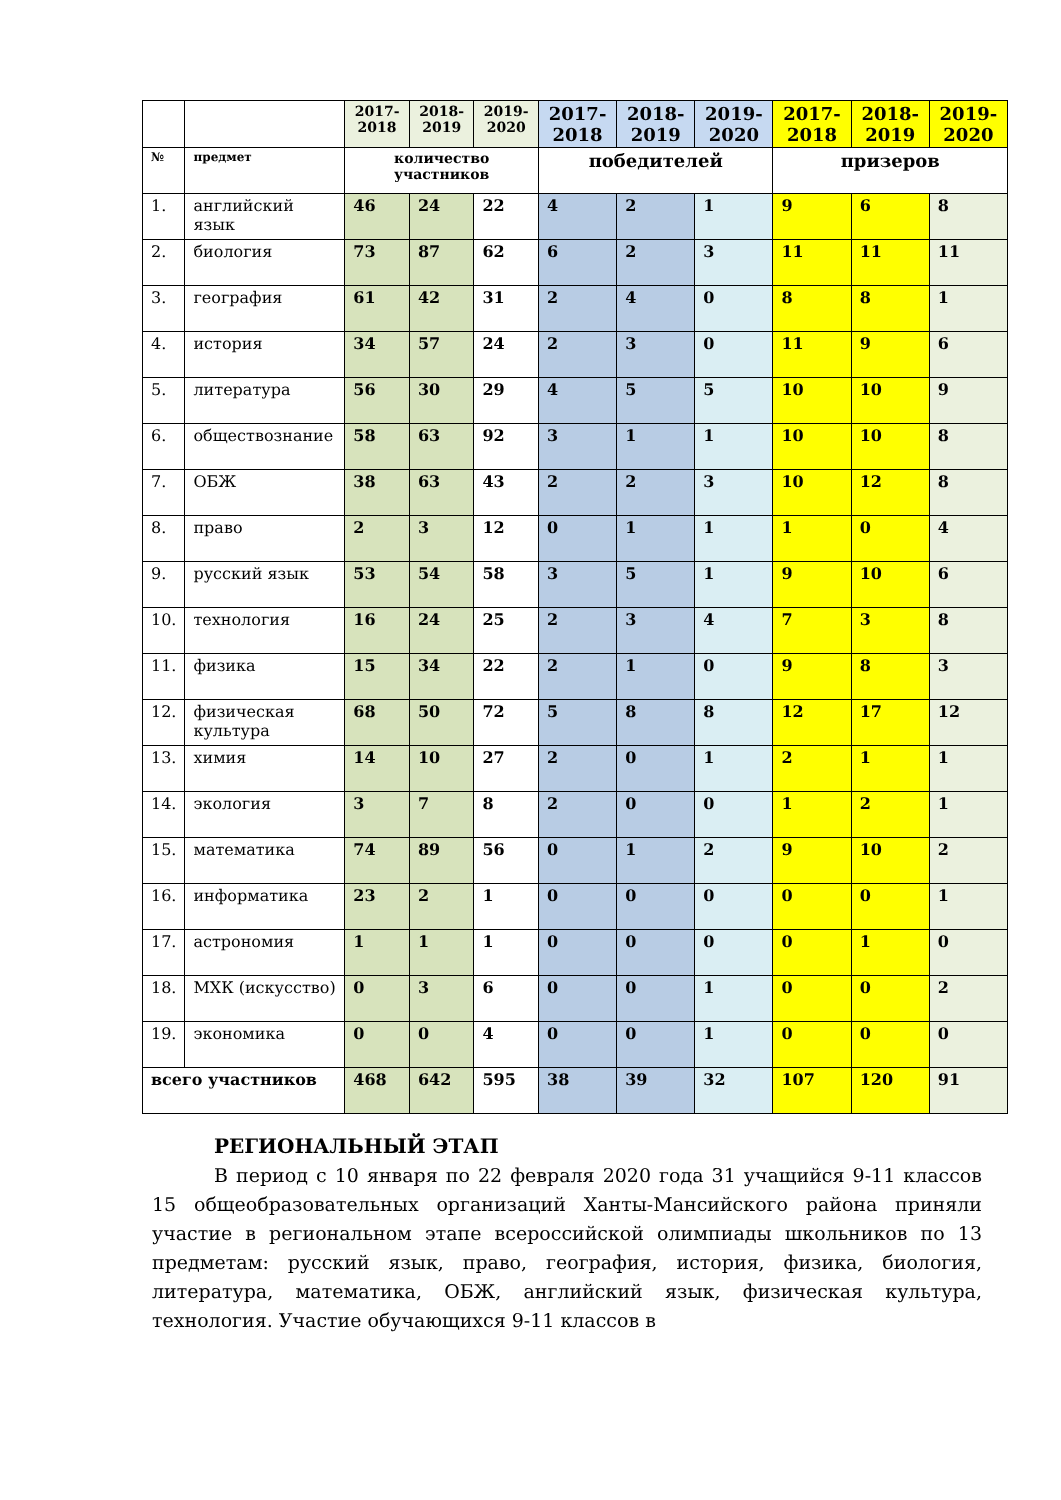| | | 2017-2018 | 2018-2019 | 2019-2020 | 2017-2018 | 2018-2019 | 2019-2020 | 2017-2018 | 2018-2019 | 2019-2020 |
| --- | --- | --- | --- | --- | --- | --- | --- | --- | --- | --- |
| № | предмет | количество участников | | | победителей | | | призеров | | |
| 1. | английский язык | 46 | 24 | 22 | 4 | 2 | 1 | 9 | 6 | 8 |
| 2. | биология | 73 | 87 | 62 | 6 | 2 | 3 | 11 | 11 | 11 |
| 3. | география | 61 | 42 | 31 | 2 | 4 | 0 | 8 | 8 | 1 |
| 4. | история | 34 | 57 | 24 | 2 | 3 | 0 | 11 | 9 | 6 |
| 5. | литература | 56 | 30 | 29 | 4 | 5 | 5 | 10 | 10 | 9 |
| 6. | обществознание | 58 | 63 | 92 | 3 | 1 | 1 | 10 | 10 | 8 |
| 7. | ОБЖ | 38 | 63 | 43 | 2 | 2 | 3 | 10 | 12 | 8 |
| 8. | право | 2 | 3 | 12 | 0 | 1 | 1 | 1 | 0 | 4 |
| 9. | русский язык | 53 | 54 | 58 | 3 | 5 | 1 | 9 | 10 | 6 |
| 10. | технология | 16 | 24 | 25 | 2 | 3 | 4 | 7 | 3 | 8 |
| 11. | физика | 15 | 34 | 22 | 2 | 1 | 0 | 9 | 8 | 3 |
| 12. | физическая культура | 68 | 50 | 72 | 5 | 8 | 8 | 12 | 17 | 12 |
| 13. | химия | 14 | 10 | 27 | 2 | 0 | 1 | 2 | 1 | 1 |
| 14. | экология | 3 | 7 | 8 | 2 | 0 | 0 | 1 | 2 | 1 |
| 15. | математика | 74 | 89 | 56 | 0 | 1 | 2 | 9 | 10 | 2 |
| 16. | информатика | 23 | 2 | 1 | 0 | 0 | 0 | 0 | 0 | 1 |
| 17. | астрономия | 1 | 1 | 1 | 0 | 0 | 0 | 0 | 1 | 0 |
| 18. | МХК (искусство) | 0 | 3 | 6 | 0 | 0 | 1 | 0 | 0 | 2 |
| 19. | экономика | 0 | 0 | 4 | 0 | 0 | 1 | 0 | 0 | 0 |
| всего участников | | 468 | 642 | 595 | 38 | 39 | 32 | 107 | 120 | 91 |
РЕГИОНАЛЬНЫЙ ЭТАП
В период с 10 января по 22 февраля 2020 года 31 учащийся 9-11 классов 15 общеобразовательных организаций Ханты-Мансийского района приняли участие в региональном этапе всероссийской олимпиады школьников по 13 предметам: русский язык, право, география, история, физика, биология, литература, математика, ОБЖ, английский язык, физическая культура, технология. Участие обучающихся 9-11 классов в